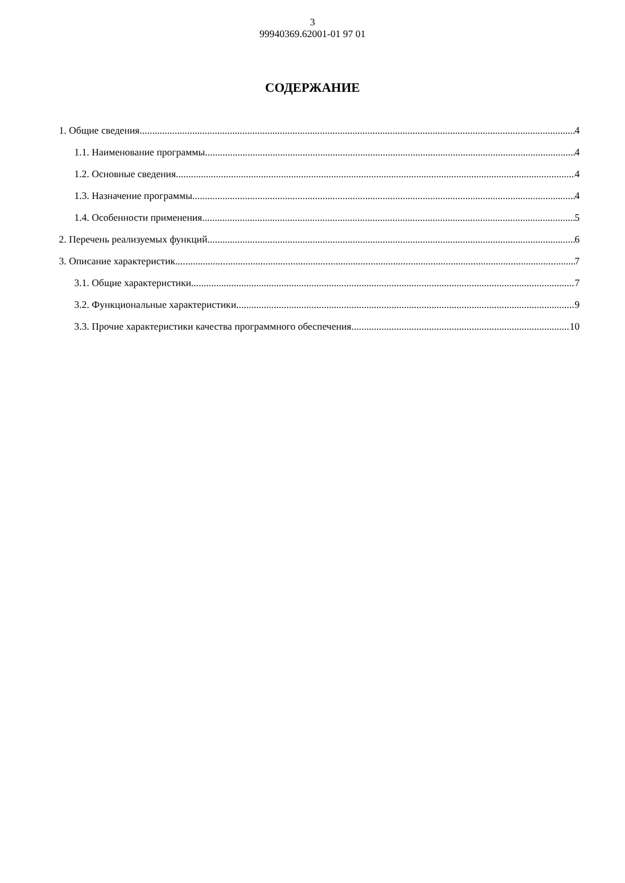3
99940369.62001-01 97 01
СОДЕРЖАНИЕ
1. Общие сведения 4
1.1. Наименование программы 4
1.2. Основные сведения 4
1.3. Назначение программы 4
1.4. Особенности применения 5
2. Перечень реализуемых функций 6
3. Описание характеристик 7
3.1. Общие характеристики 7
3.2. Функциональные характеристики 9
3.3. Прочие характеристики качества программного обеспечения 10